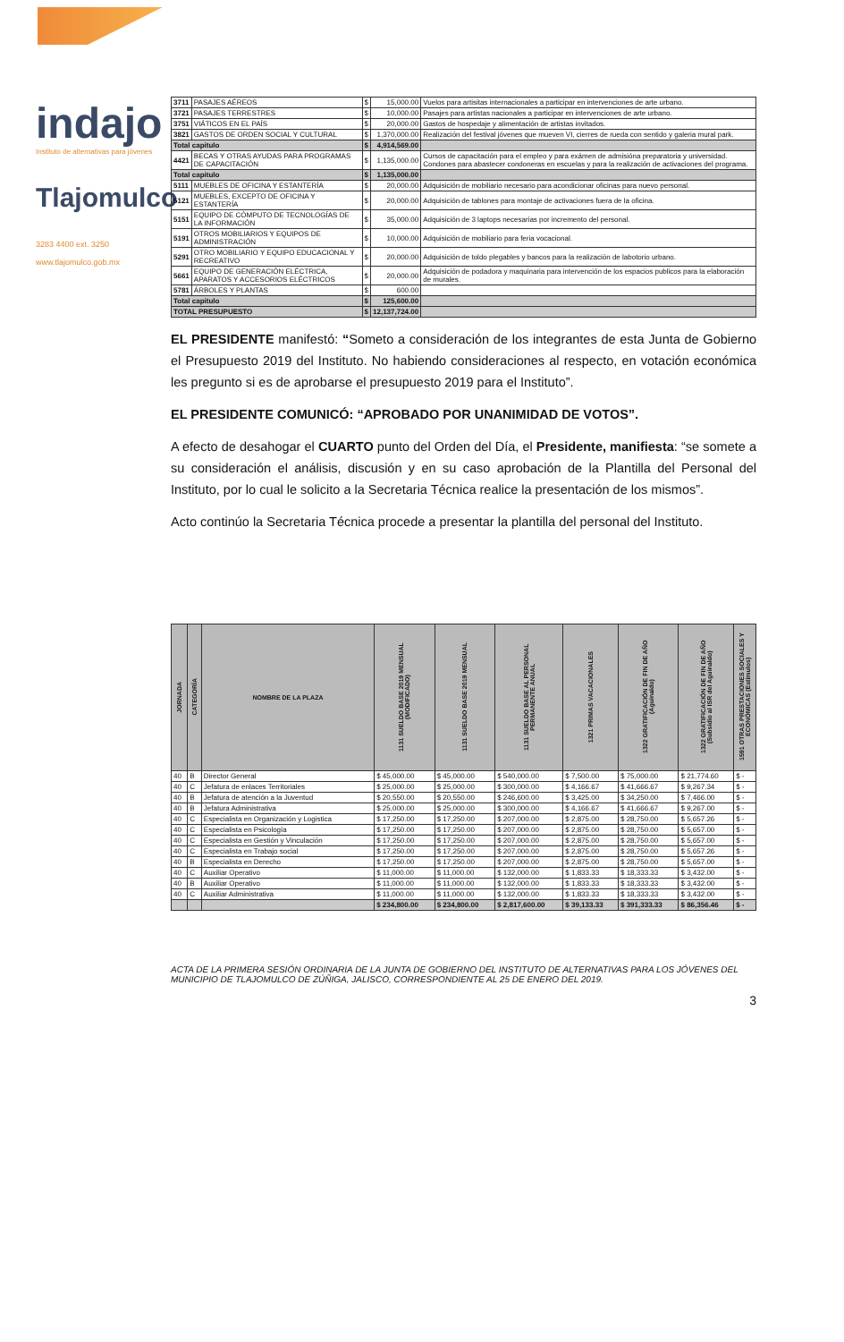indajo
Instituto de alternativas para jóvenes
Tlajomulco
3283 4400 ext. 3250
www.tlajomulco.gob.mx
| 3711 | PASAJES AÉREOS | $ | 15,000.00 | Vuelos para artisitas internacionales a participar en intervenciones de arte urbano. |
| 3721 | PASAJES TERRESTRES | $ | 10,000.00 | Pasajes para artistas nacionales a participar en intervenciones de arte urbano. |
| 3751 | VIÁTICOS EN EL PAÍS | $ | 20,000.00 | Gastos de hospedaje y alimentación de artistas invitados. |
| 3821 | GASTOS DE ORDEN SOCIAL Y CULTURAL | $ | 1,370,000.00 | Realización del festival jóvenes que mueven VI, cierres de rueda con sentido y galeria mural park. |
| Total capitulo | | $ | 4,914,569.00 | |
| 4421 | BECAS Y OTRAS AYUDAS PARA PROGRAMAS DE CAPACITACIÓN | $ | 1,135,000.00 | Cursos de capacitación para el empleo y para exámen de admisióna preparatoria y universidad. Condones para abastecer condoneras en escuelas y para la realización de activaciones del programa. |
| Total capitulo | | $ | 1,135,000.00 | |
| 5111 | MUEBLES DE OFICINA Y ESTANTERÍA | $ | 20,000.00 | Adquisición de mobiliario necesario para acondicionar oficinas para nuevo personal. |
| 5121 | MUEBLES, EXCEPTO DE OFICINA Y ESTANTERÍA | $ | 20,000.00 | Adquisición de tablones para montaje de activaciones fuera de la oficina. |
| 5151 | EQUIPO DE CÓMPUTO DE TECNOLOGÍAS DE LA INFORMACIÓN | $ | 35,000.00 | Adquisición de 3 laptops necesarias por incremento del personal. |
| 5191 | OTROS MOBILIARIOS Y EQUIPOS DE ADMINISTRACIÓN | $ | 10,000.00 | Adquisición de mobiliario para feria vocacional. |
| 5291 | OTRO MOBILIARIO Y EQUIPO EDUCACIONAL Y RECREATIVO | $ | 20,000.00 | Adquisición de toldo plegables y bancos para la realización de labotorio urbano. |
| 5661 | EQUIPO DE GENERACIÓN ELÉCTRICA, APARATOS Y ACCESORIOS ELÉCTRICOS | $ | 20,000.00 | Adquisición de podadora y maquinaria para intervención de los espacios publicos para la elaboración de murales. |
| 5781 | ÁRBOLES Y PLANTAS | $ | 600.00 | |
| Total capitulo | | $ | 125,600.00 | |
| TOTAL PRESUPUESTO | | $ | 12,137,724.00 | |
EL PRESIDENTE manifestó: “Someto a consideración de los integrantes de esta Junta de Gobierno el Presupuesto 2019 del Instituto. No habiendo consideraciones al respecto, en votación económica les pregunto si es de aprobarse el presupuesto 2019 para el Instituto”.
EL PRESIDENTE COMUNICÓ: “APROBADO POR UNANIMIDAD DE VOTOS”.
A efecto de desahogar el CUARTO punto del Orden del Día, el Presidente, manifiesta: “se somete a su consideración el análisis, discusión y en su caso aprobación de la Plantilla del Personal del Instituto, por lo cual le solicito a la Secretaria Técnica realice la presentación de los mismos”.
Acto continúo la Secretaria Técnica procede a presentar la plantilla del personal del Instituto.
| JORNADA | CATEGORÍA | NOMBRE DE LA PLAZA | 1131 SUELDO BASE 2019 MENSUAL (MODIFICADO) | 1131 SUELDO BASE 2019 MENSUAL | 1131 SUELDO BASE AL PERSONAL PERMANENTE ANUAL | 1321 PRIMAS VACACIONALES | 1322 GRATIFICACIÓN DE FIN DE AÑO (Aguinaldo) | 1322 GRATIFICACIÓN DE FIN DE AÑO (Subsidio al ISR del Aguinaldo) | 1591 OTRAS PRESTACIONES SOCIALES Y ECONÓMICAS (Estímulos) |
| --- | --- | --- | --- | --- | --- | --- | --- | --- | --- |
| 40 | B | Director General | $ 45,000.00 | $ 45,000.00 | $ 540,000.00 | $ 7,500.00 | $ 75,000.00 | $ 21,774.60 | $ - |
| 40 | C | Jefatura de enlaces Territoriales | $ 25,000.00 | $ 25,000.00 | $ 300,000.00 | $ 4,166.67 | $ 41,666.67 | $ 9,267.34 | $ - |
| 40 | B | Jefatura de atención a la Juventud | $ 20,550.00 | $ 20,550.00 | $ 246,600.00 | $ 3,425.00 | $ 34,250.00 | $ 7,466.00 | $ - |
| 40 | B | Jefatura Administrativa | $ 25,000.00 | $ 25,000.00 | $ 300,000.00 | $ 4,166.67 | $ 41,666.67 | $ 9,267.00 | $ - |
| 40 | C | Especialista en Organización y Logistica | $ 17,250.00 | $ 17,250.00 | $ 207,000.00 | $ 2,875.00 | $ 28,750.00 | $ 5,657.26 | $ - |
| 40 | C | Especialista en Psicología | $ 17,250.00 | $ 17,250.00 | $ 207,000.00 | $ 2,875.00 | $ 28,750.00 | $ 5,657.00 | $ - |
| 40 | C | Especialista en Gestión y Vinculación | $ 17,250.00 | $ 17,250.00 | $ 207,000.00 | $ 2,875.00 | $ 28,750.00 | $ 5,657.00 | $ - |
| 40 | C | Especialista en Trabajo social | $ 17,250.00 | $ 17,250.00 | $ 207,000.00 | $ 2,875.00 | $ 28,750.00 | $ 5,657.26 | $ - |
| 40 | B | Especialista en Derecho | $ 17,250.00 | $ 17,250.00 | $ 207,000.00 | $ 2,875.00 | $ 28,750.00 | $ 5,657.00 | $ - |
| 40 | C | Auxiliar Operativo | $ 11,000.00 | $ 11,000.00 | $ 132,000.00 | $ 1,833.33 | $ 18,333.33 | $ 3,432.00 | $ - |
| 40 | B | Auxiliar Operativo | $ 11,000.00 | $ 11,000.00 | $ 132,000.00 | $ 1,833.33 | $ 18,333.33 | $ 3,432.00 | $ - |
| 40 | C | Auxiliar Administrativa | $ 11,000.00 | $ 11,000.00 | $ 132,000.00 | $ 1,833.33 | $ 18,333.33 | $ 3,432.00 | $ - |
| | | | $ 234,800.00 | $ 234,800.00 | $ 2,817,600.00 | $ 39,133.33 | $ 391,333.33 | $ 86,356.46 | $ - |
ACTA DE LA PRIMERA SESIÓN ORDINARIA DE LA JUNTA DE GOBIERNO DEL INSTITUTO DE ALTERNATIVAS PARA LOS JÓVENES DEL MUNICIPIO DE TLAJOMULCO DE ZÚÑIGA, JALISCO, CORRESPONDIENTE AL 25 DE ENERO DEL 2019.
3